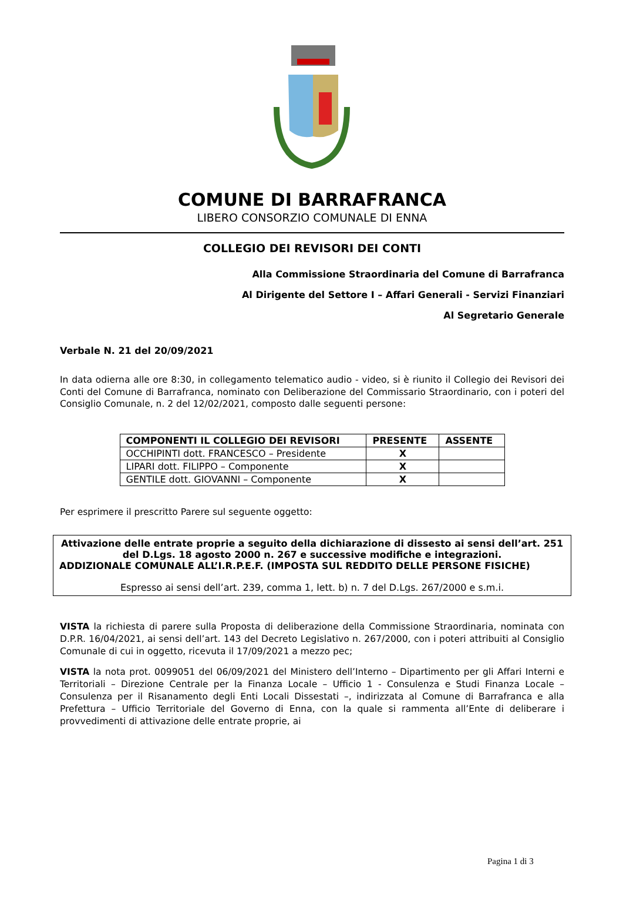COMUNE DI BARRAFRANCA
LIBERO CONSORZIO COMUNALE DI ENNA
COLLEGIO DEI REVISORI DEI CONTI
Alla Commissione Straordinaria del Comune di Barrafranca
Al Dirigente del Settore I – Affari Generali - Servizi Finanziari
Al Segretario Generale
Verbale N. 21 del 20/09/2021
In data odierna alle ore 8:30, in collegamento telematico audio - video, si è riunito il Collegio dei Revisori dei Conti del Comune di Barrafranca, nominato con Deliberazione del Commissario Straordinario, con i poteri del Consiglio Comunale, n. 2 del 12/02/2021, composto dalle seguenti persone:
| COMPONENTI IL COLLEGIO DEI REVISORI | PRESENTE | ASSENTE |
| --- | --- | --- |
| OCCHIPINTI dott. FRANCESCO – Presidente | X | |
| LIPARI dott. FILIPPO – Componente | X | |
| GENTILE dott. GIOVANNI – Componente | X | |
Per esprimere il prescritto Parere sul seguente oggetto:
Attivazione delle entrate proprie a seguito della dichiarazione di dissesto ai sensi dell’art. 251 del D.Lgs. 18 agosto 2000 n. 267 e successive modifiche e integrazioni.
ADDIZIONALE COMUNALE ALL’I.R.P.E.F. (IMPOSTA SUL REDDITO DELLE PERSONE FISICHE)
Espresso ai sensi dell’art. 239, comma 1, lett. b) n. 7 del D.Lgs. 267/2000 e s.m.i.
VISTA la richiesta di parere sulla Proposta di deliberazione della Commissione Straordinaria, nominata con D.P.R. 16/04/2021, ai sensi dell’art. 143 del Decreto Legislativo n. 267/2000, con i poteri attribuiti al Consiglio Comunale di cui in oggetto, ricevuta il 17/09/2021 a mezzo pec;
VISTA la nota prot. 0099051 del 06/09/2021 del Ministero dell’Interno – Dipartimento per gli Affari Interni e Territoriali – Direzione Centrale per la Finanza Locale – Ufficio 1 - Consulenza e Studi Finanza Locale – Consulenza per il Risanamento degli Enti Locali Dissestati –, indirizzata al Comune di Barrafranca e alla Prefettura – Ufficio Territoriale del Governo di Enna, con la quale si rammenta all’Ente di deliberare i provvedimenti di attivazione delle entrate proprie, ai
Pagina 1 di 3